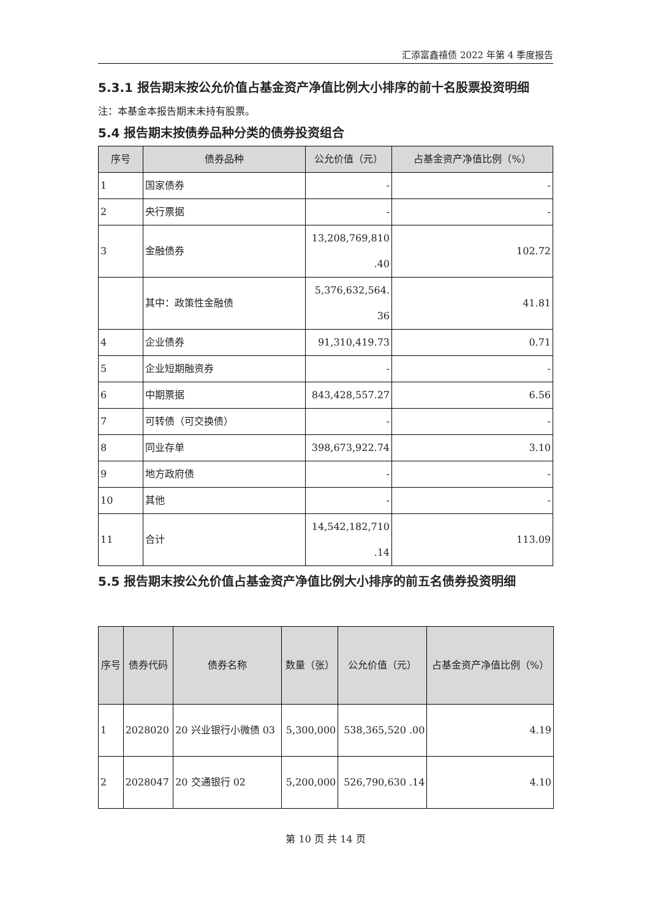汇添富鑫禧债 2022 年第 4 季度报告
5.3.1 报告期末按公允价值占基金资产净值比例大小排序的前十名股票投资明细
注：本基金本报告期末未持有股票。
5.4 报告期末按债券品种分类的债券投资组合
| 序号 | 债券品种 | 公允价值（元） | 占基金资产净值比例（%） |
| --- | --- | --- | --- |
| 1 | 国家债券 | - | - |
| 2 | 央行票据 | - | - |
| 3 | 金融债券 | 13,208,769,810 .40 | 102.72 |
| | 其中：政策性金融债 | 5,376,632,564. 36 | 41.81 |
| 4 | 企业债券 | 91,310,419.73 | 0.71 |
| 5 | 企业短期融资券 | - | - |
| 6 | 中期票据 | 843,428,557.27 | 6.56 |
| 7 | 可转债（可交换债） | - | - |
| 8 | 同业存单 | 398,673,922.74 | 3.10 |
| 9 | 地方政府债 | - | - |
| 10 | 其他 | - | - |
| 11 | 合计 | 14,542,182,710 .14 | 113.09 |
5.5 报告期末按公允价值占基金资产净值比例大小排序的前五名债券投资明细
| 序号 | 债券代码 | 债券名称 | 数量（张） | 公允价值（元） | 占基金资产净值比例（%） |
| --- | --- | --- | --- | --- | --- |
| 1 | 2028020 | 20 兴业银行小微债 03 | 5,300,000 | 538,365,520 .00 | 4.19 |
| 2 | 2028047 | 20 交通银行 02 | 5,200,000 | 526,790,630 .14 | 4.10 |
第 10 页 共 14 页